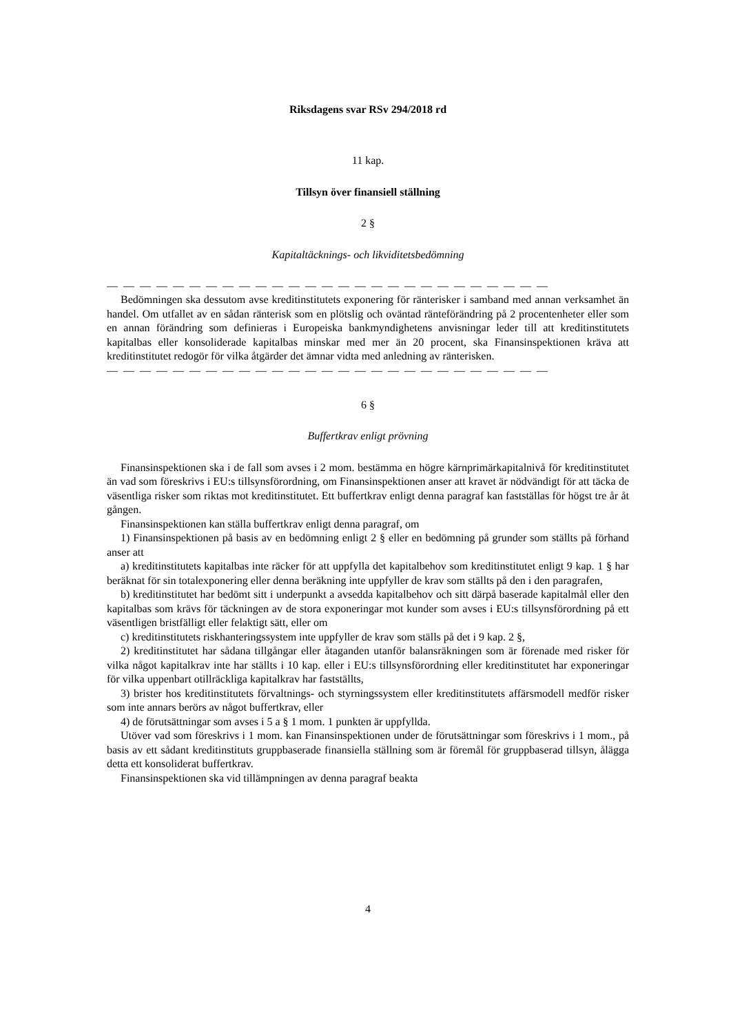Riksdagens svar RSv 294/2018 rd
11 kap.
Tillsyn över finansiell ställning
2 §
Kapitaltäcknings- och likviditetsbedömning
— — — — — — — — — — — — — — — — — — — — — — — — — — —
Bedömningen ska dessutom avse kreditinstitutets exponering för ränterisker i samband med annan verksamhet än handel. Om utfallet av en sådan ränterisk som en plötslig och oväntad ränteförändring på 2 procentenheter eller som en annan förändring som definieras i Europeiska bankmyndighetens anvisningar leder till att kreditinstitutets kapitalbas eller konsoliderade kapitalbas minskar med mer än 20 procent, ska Finansinspektionen kräva att kreditinstitutet redogör för vilka åtgärder det ämnar vidta med anledning av ränterisken.
— — — — — — — — — — — — — — — — — — — — — — — — — — —
6 §
Buffertkrav enligt prövning
Finansinspektionen ska i de fall som avses i 2 mom. bestämma en högre kärnprimärkapitalnivå för kreditinstitutet än vad som föreskrivs i EU:s tillsynsförordning, om Finansinspektionen anser att kravet är nödvändigt för att täcka de väsentliga risker som riktas mot kreditinstitutet. Ett buffertkrav enligt denna paragraf kan fastställas för högst tre år åt gången.
Finansinspektionen kan ställa buffertkrav enligt denna paragraf, om
1) Finansinspektionen på basis av en bedömning enligt 2 § eller en bedömning på grunder som ställts på förhand anser att
a) kreditinstitutets kapitalbas inte räcker för att uppfylla det kapitalbehov som kreditinstitutet enligt 9 kap. 1 § har beräknat för sin totalexponering eller denna beräkning inte uppfyller de krav som ställts på den i den paragrafen,
b) kreditinstitutet har bedömt sitt i underpunkt a avsedda kapitalbehov och sitt därpå baserade kapitalmål eller den kapitalbas som krävs för täckningen av de stora exponeringar mot kunder som avses i EU:s tillsynsförordning på ett väsentligen bristfälligt eller felaktigt sätt, eller om
c) kreditinstitutets riskhanteringssystem inte uppfyller de krav som ställs på det i 9 kap. 2 §,
2) kreditinstitutet har sådana tillgångar eller åtaganden utanför balansräkningen som är förenade med risker för vilka något kapitalkrav inte har ställts i 10 kap. eller i EU:s tillsynsförordning eller kreditinstitutet har exponeringar för vilka uppenbart otillräckliga kapitalkrav har fastställts,
3) brister hos kreditinstitutets förvaltnings- och styrningssystem eller kreditinstitutets affärsmodell medför risker som inte annars berörs av något buffertkrav, eller
4) de förutsättningar som avses i 5 a § 1 mom. 1 punkten är uppfyllda.
Utöver vad som föreskrivs i 1 mom. kan Finansinspektionen under de förutsättningar som föreskrivs i 1 mom., på basis av ett sådant kreditinstituts gruppbaserade finansiella ställning som är föremål för gruppbaserad tillsyn, ålägga detta ett konsoliderat buffertkrav.
Finansinspektionen ska vid tillämpningen av denna paragraf beakta
4